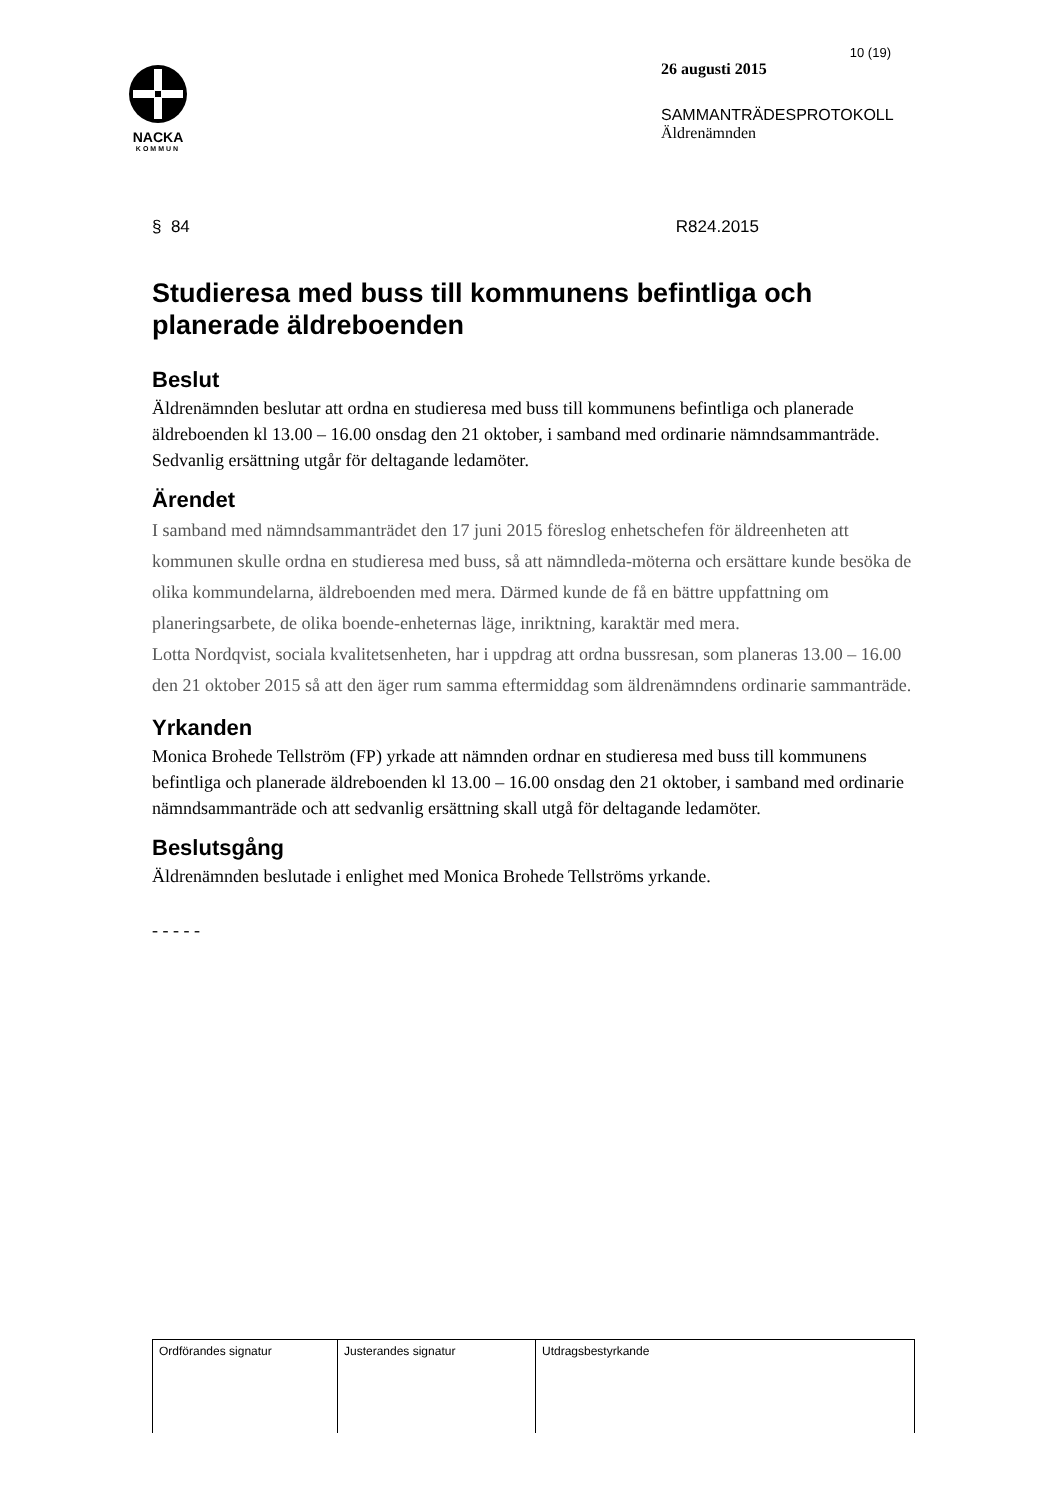NACKA
KOMMUN
10 (19)
26 augusti 2015
SAMMANTRÄDESPROTOKOLL
Äldrenämnden
§ 84 R824.2015
Studieresa med buss till kommunens befintliga och planerade äldreboenden
Beslut
Äldrenämnden beslutar att ordna en studieresa med buss till kommunens befintliga och planerade äldreboenden kl 13.00 – 16.00 onsdag den 21 oktober, i samband med ordinarie nämndsammanträde. Sedvanlig ersättning utgår för deltagande ledamöter.
Ärendet
I samband med nämndsammanträdet den 17 juni 2015 föreslog enhetschefen för äldreenheten att kommunen skulle ordna en studieresa med buss, så att nämndleda-möterna och ersättare kunde besöka de olika kommundelarna, äldreboenden med mera. Därmed kunde de få en bättre uppfattning om planeringsarbete, de olika boende-enheternas läge, inriktning, karaktär med mera.
Lotta Nordqvist, sociala kvalitetsenheten, har i uppdrag att ordna bussresan, som planeras 13.00 – 16.00 den 21 oktober 2015 så att den äger rum samma eftermiddag som äldrenämndens ordinarie sammanträde.
Yrkanden
Monica Brohede Tellström (FP) yrkade att nämnden ordnar en studieresa med buss till kommunens befintliga och planerade äldreboenden kl 13.00 – 16.00 onsdag den 21 oktober, i samband med ordinarie nämndsammanträde och att sedvanlig ersättning skall utgå för deltagande ledamöter.
Beslutsgång
Äldrenämnden beslutade i enlighet med Monica Brohede Tellströms yrkande.
- - - - -
| Ordförandes signatur | Justerandes signatur | Utdragsbestyrkande |